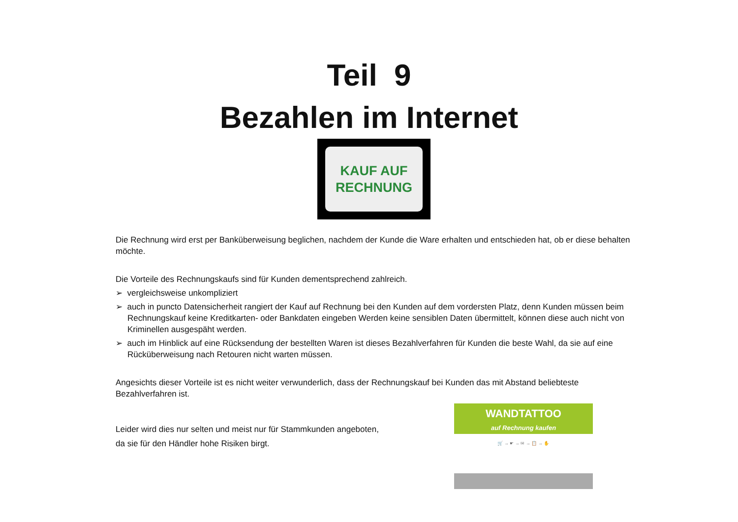Teil 9
Bezahlen im Internet
KAUF AUF
RECHNUNG
Die Rechnung wird erst per Banküberweisung beglichen, nachdem der Kunde die Ware erhalten und entschieden hat, ob er diese behalten möchte.
Die Vorteile des Rechnungskaufs sind für Kunden dementsprechend zahlreich.
➢ vergleichsweise unkompliziert
➢ auch in puncto Datensicherheit rangiert der Kauf auf Rechnung bei den Kunden auf dem vordersten Platz, denn Kunden müssen beim Rechnungskauf keine Kreditkarten- oder Bankdaten eingeben Werden keine sensiblen Daten übermittelt, können diese auch nicht von Kriminellen ausgespäht werden.
➢ auch im Hinblick auf eine Rücksendung der bestellten Waren ist dieses Bezahlverfahren für Kunden die beste Wahl, da sie auf eine Rücküberweisung nach Retouren nicht warten müssen.
Angesichts dieser Vorteile ist es nicht weiter verwunderlich, dass der Rechnungskauf bei Kunden das mit Abstand beliebteste Bezahlverfahren ist.
Leider wird dies nur selten und meist nur für Stammkunden angeboten,
da sie für den Händler hohe Risiken birgt.
WANDTATTOO
auf Rechnung kaufen
🛒 → ☛ → ✉ → 📋 → ✋